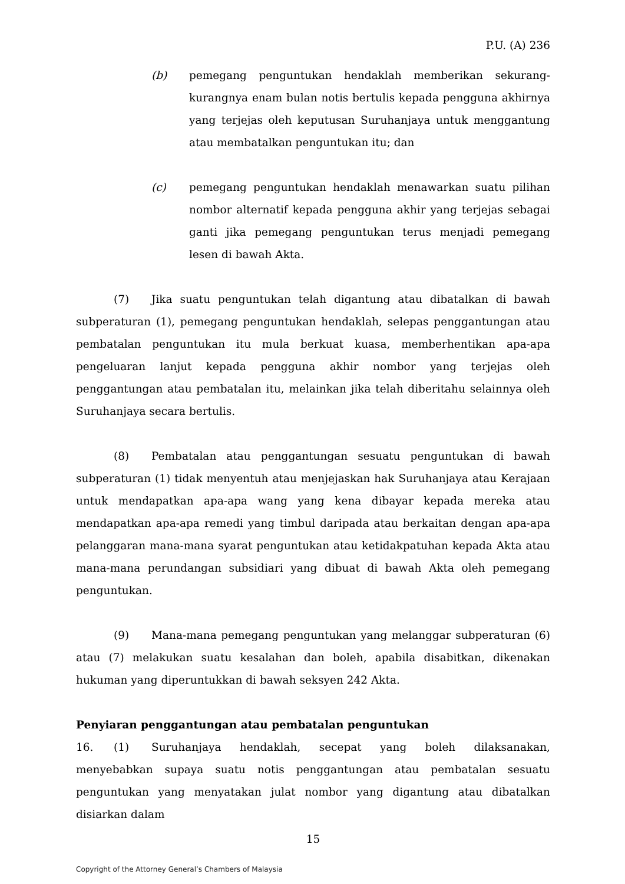P.U. (A) 236
(b) pemegang penguntukan hendaklah memberikan sekurang-kurangnya enam bulan notis bertulis kepada pengguna akhirnya yang terjejas oleh keputusan Suruhanjaya untuk menggantung atau membatalkan penguntukan itu; dan
(c) pemegang penguntukan hendaklah menawarkan suatu pilihan nombor alternatif kepada pengguna akhir yang terjejas sebagai ganti jika pemegang penguntukan terus menjadi pemegang lesen di bawah Akta.
(7) Jika suatu penguntukan telah digantung atau dibatalkan di bawah subperaturan (1), pemegang penguntukan hendaklah, selepas penggantungan atau pembatalan penguntukan itu mula berkuat kuasa, memberhentikan apa-apa pengeluaran lanjut kepada pengguna akhir nombor yang terjejas oleh penggantungan atau pembatalan itu, melainkan jika telah diberitahu selainnya oleh Suruhanjaya secara bertulis.
(8) Pembatalan atau penggantungan sesuatu penguntukan di bawah subperaturan (1) tidak menyentuh atau menjejaskan hak Suruhanjaya atau Kerajaan untuk mendapatkan apa-apa wang yang kena dibayar kepada mereka atau mendapatkan apa-apa remedi yang timbul daripada atau berkaitan dengan apa-apa pelanggaran mana-mana syarat penguntukan atau ketidakpatuhan kepada Akta atau mana-mana perundangan subsidiari yang dibuat di bawah Akta oleh pemegang penguntukan.
(9) Mana-mana pemegang penguntukan yang melanggar subperaturan (6) atau (7) melakukan suatu kesalahan dan boleh, apabila disabitkan, dikenakan hukuman yang diperuntukkan di bawah seksyen 242 Akta.
Penyiaran penggantungan atau pembatalan penguntukan
16. (1) Suruhanjaya hendaklah, secepat yang boleh dilaksanakan, menyebabkan supaya suatu notis penggantungan atau pembatalan sesuatu penguntukan yang menyatakan julat nombor yang digantung atau dibatalkan disiarkan dalam
15
Copyright of the Attorney General’s Chambers of Malaysia